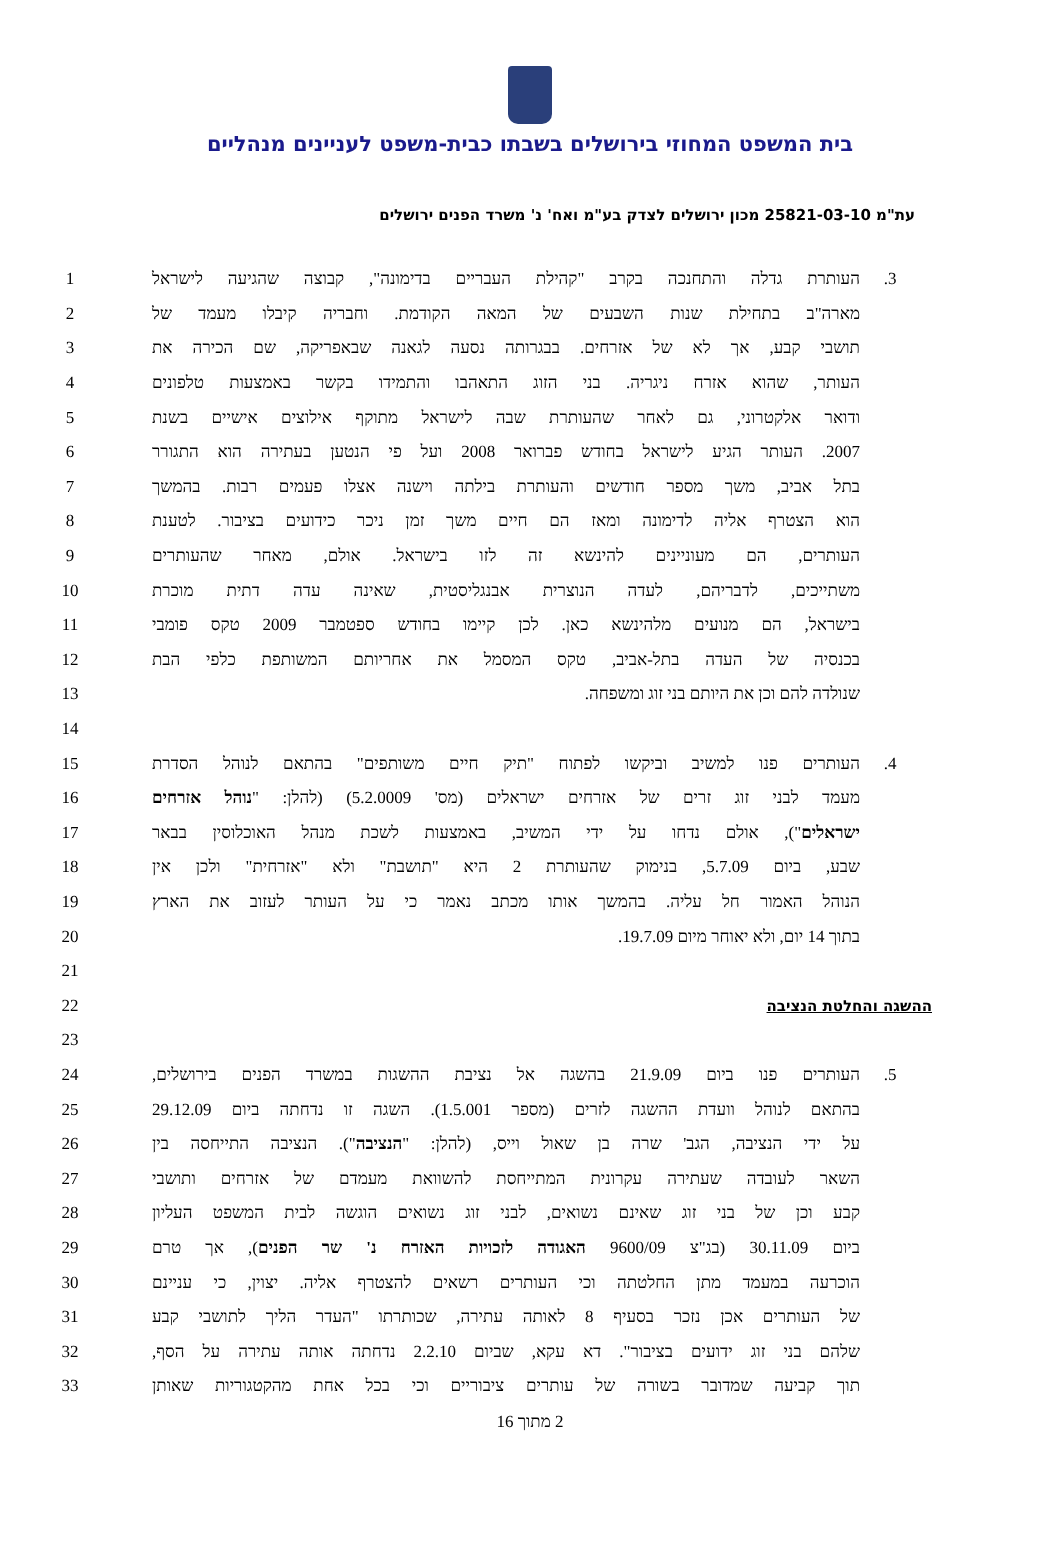בית המשפט המחוזי בירושלים בשבתו כבית-משפט לעניינים מנהליים
עת"מ 25821-03-10 מכון ירושלים לצדק בע"מ ואח' נ' משרד הפנים ירושלים
1 העותרת גדלה והתחנכה בקרב "קהילת העבריים בדימונה", קבוצה שהגיעה לישראל.3
2 מארה"ב בתחילת שנות השבעים של המאה הקודמת. וחבריה קיבלו מעמד של
3 תושבי קבע, אך לא של אזרחים. בבגרותה נסעה לגאנה שבאפריקה, שם הכירה את
4 העותר, שהוא אזרח ניגריה. בני הזוג התאהבו והתמידו בקשר באמצעות טלפונים
5 ודואר אלקטרוני, גם לאחר שהעותרת שבה לישראל מתוקף אילוצים אישיים בשנת
6 2007. העותר הגיע לישראל בחודש פברואר 2008 ועל פי הנטען בעתירה הוא התגורר
7 בתל אביב, משך מספר חודשים והעותרת בילתה וישנה אצלו פעמים רבות. בהמשך
8 הוא הצטרף אליה לדימונה ומאז הם חיים משך זמן ניכר כידועים בציבור. לטענת
9 העותרים, הם מעוניינים להינשא זה לזו בישראל. אולם, מאחר שהעותרים
10 משתייכים, לדבריהם, לעדה הנוצרית אבנגליסטית, שאינה עדה דתית מוכרת
11 בישראל, הם מנועים מלהינשא כאן. לכן קיימו בחודש ספטמבר 2009 טקס פומבי
12 בכנסיה של העדה בתל-אביב, טקס המסמל את אחריותם המשותפת כלפי הבת
13 שנולדה להם וכן את היותם בני זוג ומשפחה.
14
15 העותרים פנו למשיב וביקשו לפתוח "תיק חיים משותפים" בהתאם לנוהל הסדרת.4
16 מעמד לבני זוג זרים של אזרחים ישראלים (מס' 5.2.0009) (להלן: "נוהל אזרחים
17 ישראלים"), אולם נדחו על ידי המשיב, באמצעות לשכת מנהל האוכלוסין בבאר
18 שבע, ביום 5.7.09, בנימוק שהעותרת 2 היא "תושבת" ולא "אזרחית" ולכן אין
19 הנוהל האמור חל עליה. בהמשך אותו מכתב נאמר כי על העותר לעזוב את הארץ
20 בתוך 14 יום, ולא יאוחר מיום 19.7.09.
21
22 ההשגה והחלטת הנציבה
23
24 העותרים פנו ביום 21.9.09 בהשגה אל נציבת ההשגות במשרד הפנים בירושלים,.5
25 בהתאם לנוהל וועדת ההשגה לזרים (מספר 1.5.001). השגה זו נדחתה ביום 29.12.09
26 על ידי הנציבה, הגב' שרה בן שאול וייס, (להלן: "הנציבה"). הנציבה התייחסה בין
27 השאר לעובדה שעתירה עקרונית המתייחסת להשוואת מעמדם של אזרחים ותושבי
28 קבע וכן של בני זוג שאינם נשואים, לבני זוג נשואים הוגשה לבית המשפט העליון
29 ביום 30.11.09 (בג"צ 9600/09 האגודה לזכויות האזרח נ' שר הפנים), אך טרם
30 הוכרעה במעמד מתן החלטתה וכי העותרים רשאים להצטרף אליה. יצוין, כי עניינם
31 של העותרים אכן נזכר בסעיף 8 לאותה עתירה, שכותרתו "העדר הליך לתושבי קבע
32 שלהם בני זוג ידועים בציבור". דא עקא, שביום 2.2.10 נדחתה אותה עתירה על הסף,
33 תוך קביעה שמדובר בשורה של עותרים ציבוריים וכי בכל אחת מהקטגוריות שאותן
2 מתוך 16